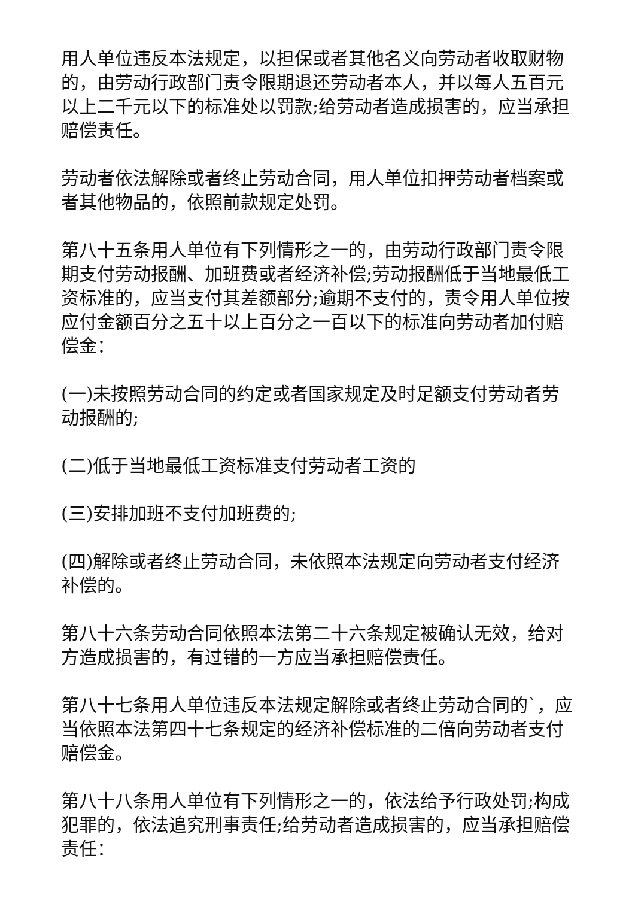用人单位违反本法规定，以担保或者其他名义向劳动者收取财物的，由劳动行政部门责令限期退还劳动者本人，并以每人五百元以上二千元以下的标准处以罚款;给劳动者造成损害的，应当承担赔偿责任。
劳动者依法解除或者终止劳动合同，用人单位扣押劳动者档案或者其他物品的，依照前款规定处罚。
第八十五条用人单位有下列情形之一的，由劳动行政部门责令限期支付劳动报酬、加班费或者经济补偿;劳动报酬低于当地最低工资标准的，应当支付其差额部分;逾期不支付的，责令用人单位按应付金额百分之五十以上百分之一百以下的标准向劳动者加付赔偿金：
(一)未按照劳动合同的约定或者国家规定及时足额支付劳动者劳动报酬的;
(二)低于当地最低工资标准支付劳动者工资的
(三)安排加班不支付加班费的;
(四)解除或者终止劳动合同，未依照本法规定向劳动者支付经济补偿的。
第八十六条劳动合同依照本法第二十六条规定被确认无效，给对方造成损害的，有过错的一方应当承担赔偿责任。
第八十七条用人单位违反本法规定解除或者终止劳动合同的`，应当依照本法第四十七条规定的经济补偿标准的二倍向劳动者支付赔偿金。
第八十八条用人单位有下列情形之一的，依法给予行政处罚;构成犯罪的，依法追究刑事责任;给劳动者造成损害的，应当承担赔偿责任：